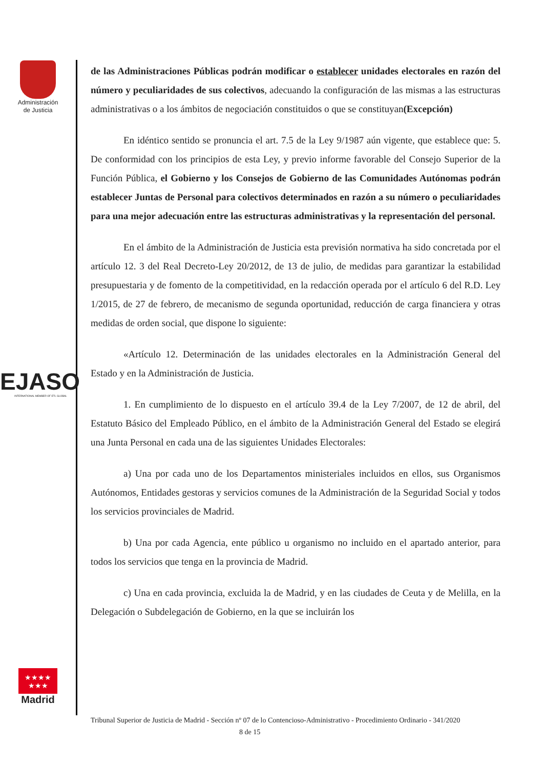Administración
de Justicia
EJASO
INTERNATIONAL MEMBER OF ETL GLOBAL
★★★★
★★★
Madrid
de las Administraciones Públicas podrán modificar o establecer unidades electorales en razón del número y peculiaridades de sus colectivos, adecuando la configuración de las mismas a las estructuras administrativas o a los ámbitos de negociación constituidos o que se constituyan(Excepción)
En idéntico sentido se pronuncia el art. 7.5 de la Ley 9/1987 aún vigente, que establece que: 5. De conformidad con los principios de esta Ley, y previo informe favorable del Consejo Superior de la Función Pública, el Gobierno y los Consejos de Gobierno de las Comunidades Autónomas podrán establecer Juntas de Personal para colectivos determinados en razón a su número o peculiaridades para una mejor adecuación entre las estructuras administrativas y la representación del personal.
En el ámbito de la Administración de Justicia esta previsión normativa ha sido concretada por el artículo 12. 3 del Real Decreto-Ley 20/2012, de 13 de julio, de medidas para garantizar la estabilidad presupuestaria y de fomento de la competitividad, en la redacción operada por el artículo 6 del R.D. Ley 1/2015, de 27 de febrero, de mecanismo de segunda oportunidad, reducción de carga financiera y otras medidas de orden social, que dispone lo siguiente:
«Artículo 12. Determinación de las unidades electorales en la Administración General del Estado y en la Administración de Justicia.
1. En cumplimiento de lo dispuesto en el artículo 39.4 de la Ley 7/2007, de 12 de abril, del Estatuto Básico del Empleado Público, en el ámbito de la Administración General del Estado se elegirá una Junta Personal en cada una de las siguientes Unidades Electorales:
a) Una por cada uno de los Departamentos ministeriales incluidos en ellos, sus Organismos Autónomos, Entidades gestoras y servicios comunes de la Administración de la Seguridad Social y todos los servicios provinciales de Madrid.
b) Una por cada Agencia, ente público u organismo no incluido en el apartado anterior, para todos los servicios que tenga en la provincia de Madrid.
c) Una en cada provincia, excluida la de Madrid, y en las ciudades de Ceuta y de Melilla, en la Delegación o Subdelegación de Gobierno, en la que se incluirán los
Tribunal Superior de Justicia de Madrid - Sección nº 07 de lo Contencioso-Administrativo - Procedimiento Ordinario - 341/2020 8 de 15